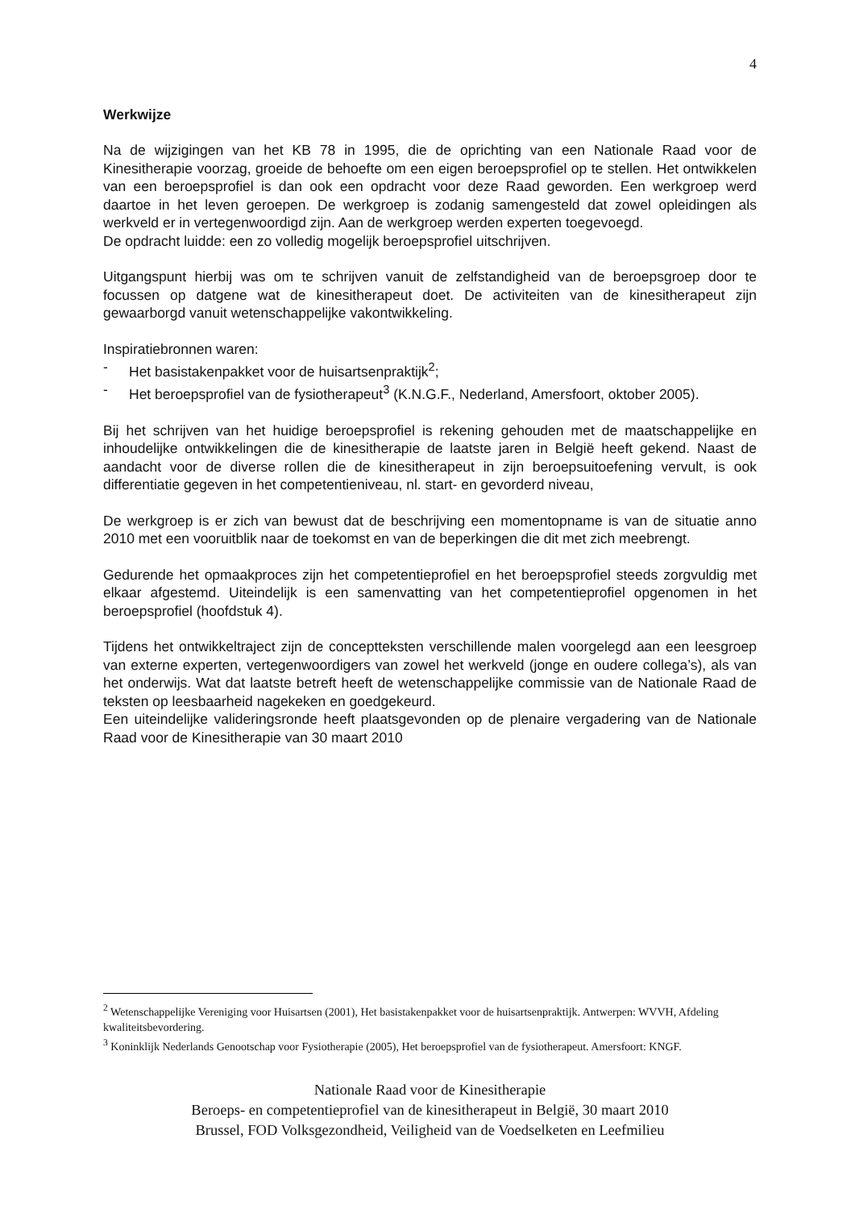4
Werkwijze
Na de wijzigingen van het KB 78 in 1995, die de oprichting van een Nationale Raad voor de Kinesitherapie voorzag, groeide de behoefte om een eigen beroepsprofiel op te stellen. Het ontwikkelen van een beroepsprofiel is dan ook een opdracht voor deze Raad geworden. Een werkgroep werd daartoe in het leven geroepen. De werkgroep is zodanig samengesteld dat zowel opleidingen als werkveld er in vertegenwoordigd zijn. Aan de werkgroep werden experten toegevoegd.
De opdracht luidde: een zo volledig mogelijk beroepsprofiel uitschrijven.
Uitgangspunt hierbij was om te schrijven vanuit de zelfstandigheid van de beroepsgroep door te focussen op datgene wat de kinesitherapeut doet. De activiteiten van de kinesitherapeut zijn gewaarborgd vanuit wetenschappelijke vakontwikkeling.
Inspiratiebronnen waren:
- Het basistakenpakket voor de huisartsenpraktijk<sup>2</sup>;
- Het beroepsprofiel van de fysiotherapeut<sup>3</sup> (K.N.G.F., Nederland, Amersfoort, oktober 2005).
Bij het schrijven van het huidige beroepsprofiel is rekening gehouden met de maatschappelijke en inhoudelijke ontwikkelingen die de kinesitherapie de laatste jaren in België heeft gekend. Naast de aandacht voor de diverse rollen die de kinesitherapeut in zijn beroepsuitoefening vervult, is ook differentiatie gegeven in het competentieniveau, nl. start- en gevorderd niveau,
De werkgroep is er zich van bewust dat de beschrijving een momentopname is van de situatie anno 2010 met een vooruitblik naar de toekomst en van de beperkingen die dit met zich meebrengt.
Gedurende het opmaakproces zijn het competentieprofiel en het beroepsprofiel steeds zorgvuldig met elkaar afgestemd. Uiteindelijk is een samenvatting van het competentieprofiel opgenomen in het beroepsprofiel (hoofdstuk 4).
Tijdens het ontwikkeltraject zijn de conceptteksten verschillende malen voorgelegd aan een leesgroep van externe experten, vertegenwoordigers van zowel het werkveld (jonge en oudere collega’s), als van het onderwijs. Wat dat laatste betreft heeft de wetenschappelijke commissie van de Nationale Raad de teksten op leesbaarheid nagekeken en goedgekeurd.
Een uiteindelijke valideringsronde heeft plaatsgevonden op de plenaire vergadering van de Nationale Raad voor de Kinesitherapie van 30 maart 2010
<sup>2</sup> Wetenschappelijke Vereniging voor Huisartsen (2001), Het basistakenpakket voor de huisartsenpraktijk. Antwerpen: WVVH, Afdeling kwaliteitsbevordering.
<sup>3</sup> Koninklijk Nederlands Genootschap voor Fysiotherapie (2005), Het beroepsprofiel van de fysiotherapeut. Amersfoort: KNGF.
Nationale Raad voor de Kinesitherapie
Beroeps- en competentieprofiel van de kinesitherapeut in België, 30 maart 2010
Brussel, FOD Volksgezondheid, Veiligheid van de Voedselketen en Leefmilieu